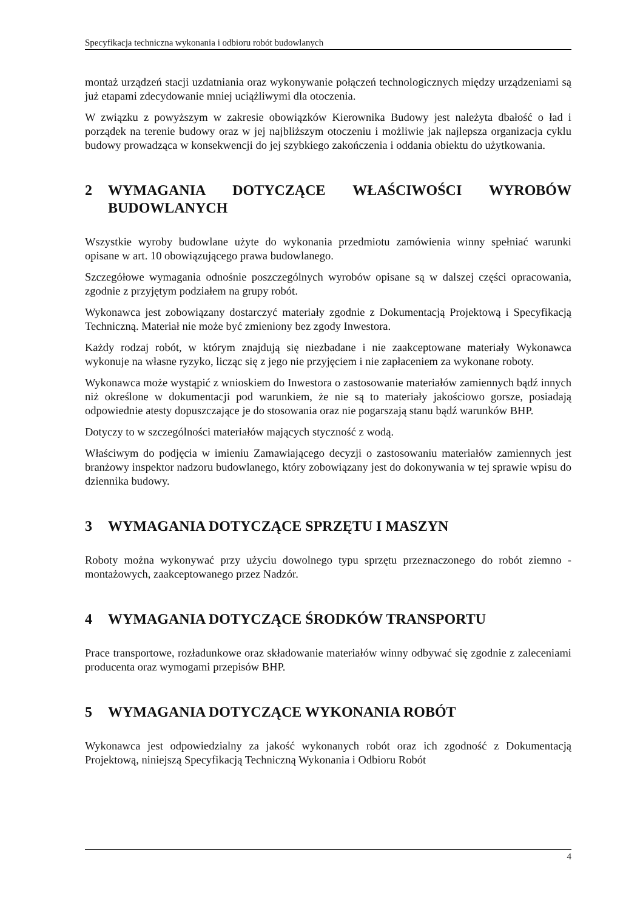Specyfikacja techniczna wykonania i odbioru robót budowlanych
montaż urządzeń stacji uzdatniania oraz wykonywanie połączeń technologicznych między urządzeniami są już etapami zdecydowanie mniej uciążliwymi dla otoczenia.
W związku z powyższym w zakresie obowiązków Kierownika Budowy jest należyta dbałość o ład i porządek na terenie budowy oraz w jej najbliższym otoczeniu i możliwie jak najlepsza organizacja cyklu budowy prowadząca w konsekwencji do jej szybkiego zakończenia i oddania obiektu do użytkowania.
2 WYMAGANIA DOTYCZĄCE WŁAŚCIWOŚCI WYROBÓW BUDOWLANYCH
Wszystkie wyroby budowlane użyte do wykonania przedmiotu zamówienia winny spełniać warunki opisane w art. 10 obowiązującego prawa budowlanego.
Szczegółowe wymagania odnośnie poszczególnych wyrobów opisane są w dalszej części opracowania, zgodnie z przyjętym podziałem na grupy robót.
Wykonawca jest zobowiązany dostarczyć materiały zgodnie z Dokumentacją Projektową i Specyfikacją Techniczną. Materiał nie może być zmieniony bez zgody Inwestora.
Każdy rodzaj robót, w którym znajdują się niezbadane i nie zaakceptowane materiały Wykonawca wykonuje na własne ryzyko, licząc się z jego nie przyjęciem i nie zapłaceniem za wykonane roboty.
Wykonawca może wystąpić z wnioskiem do Inwestora o zastosowanie materiałów zamiennych bądź innych niż określone w dokumentacji pod warunkiem, że nie są to materiały jakościowo gorsze, posiadają odpowiednie atesty dopuszczające je do stosowania oraz nie pogarszają stanu bądź warunków BHP.
Dotyczy to w szczególności materiałów mających styczność z wodą.
Właściwym do podjęcia w imieniu Zamawiającego decyzji o zastosowaniu materiałów zamiennych jest branżowy inspektor nadzoru budowlanego, który zobowiązany jest do dokonywania w tej sprawie wpisu do dziennika budowy.
3 WYMAGANIA DOTYCZĄCE SPRZĘTU I MASZYN
Roboty można wykonywać przy użyciu dowolnego typu sprzętu przeznaczonego do robót ziemno - montażowych, zaakceptowanego przez Nadzór.
4 WYMAGANIA DOTYCZĄCE ŚRODKÓW TRANSPORTU
Prace transportowe, rozładunkowe oraz składowanie materiałów winny odbywać się zgodnie z zaleceniami producenta oraz wymogami przepisów BHP.
5 WYMAGANIA DOTYCZĄCE WYKONANIA ROBÓT
Wykonawca jest odpowiedzialny za jakość wykonanych robót oraz ich zgodność z Dokumentacją Projektową, niniejszą Specyfikacją Techniczną Wykonania i Odbioru Robót
4